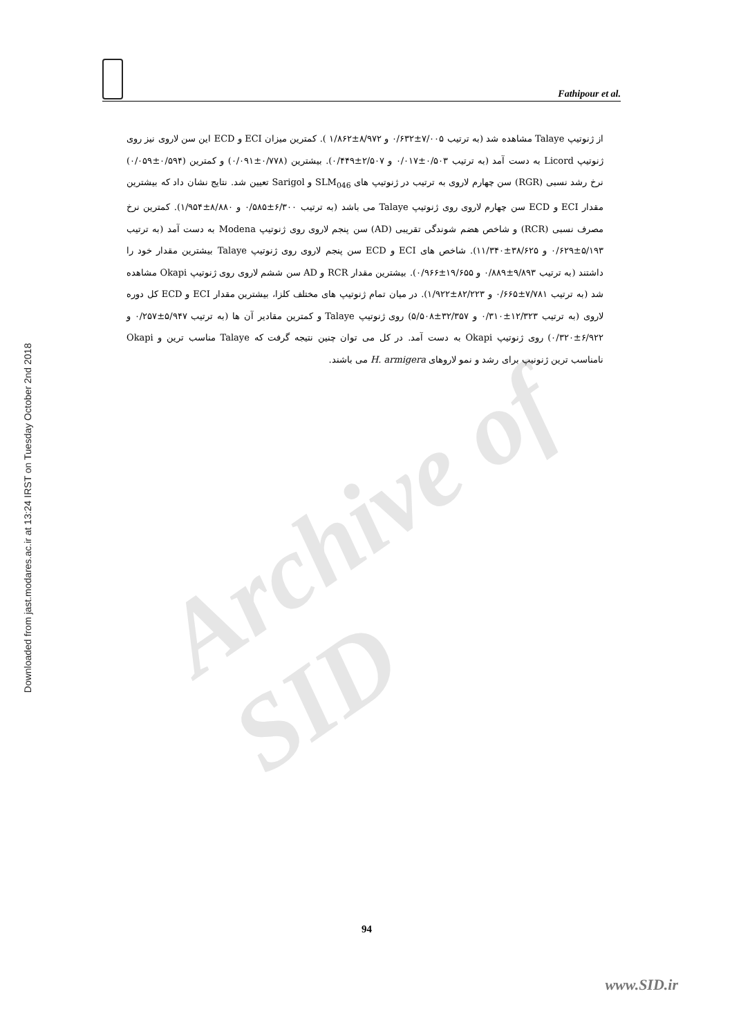Downloaded from jast.modares.ac.ir at 13:24 IRST on Tuesday October 2nd 2018
Fathipour et al.
Archive of SID
از ژنوتیپ Talaye مشاهده شد (به ترتیب ۷/۰۰۵±۰/۶۳۲ و ۸/۹۷۲±۱/۸۶۲ ). کمترین میزان ECI و ECD این سن لاروی نیز روی ژنوتیپ Licord به دست آمد (به ترتیب ۰/۵۰۳±۰/۰۱۷ و ۲/۵۰۷±۰/۴۴۹). بیشترین (۰/۷۷۸±۰/۰۹۱) و کمترین (۰/۵۹۴±۰/۰۵۹) نرخ رشد نسبی (RGR) سن چهارم لاروی به ترتیب در ژنوتیپ های SLM<sub>046</sub> و Sarigol تعیین شد. نتایج نشان داد که بیشترین مقدار ECI و ECD سن چهارم لاروی روی ژنوتیپ Talaye می باشد (به ترتیب ۶/۳۰۰±۰/۵۸۵ و ۸/۸۸۰±۱/۹۵۴). کمترین نرخ مصرف نسبی (RCR) و شاخص هضم شوندگی تقریبی (AD) سن پنجم لاروی روی ژنوتیپ Modena به دست آمد (به ترتیب ۵/۱۹۳±۰/۶۲۹ و ۳۸/۶۲۵±۱۱/۳۴۰). شاخص های ECI و ECD سن پنجم لاروی روی ژنوتیپ Talaye بیشترین مقدار خود را داشتند (به ترتیب ۹/۸۹۳±۰/۸۸۹ و ۱۹/۶۵۵±۰/۹۶۶). بیشترین مقدار RCR و AD سن ششم لاروی روی ژنوتیپ Okapi مشاهده شد (به ترتیب ۷/۷۸۱±۰/۶۶۵ و ۸۲/۲۲۳±۱/۹۲۲). در میان تمام ژنوتیپ های مختلف کلزا، بیشترین مقدار ECI و ECD کل دوره لاروی (به ترتیب ۱۲/۳۲۳±۰/۳۱۰ و ۳۲/۳۵۷±۵/۵۰۸) روی ژنوتیپ Talaye و کمترین مقادیر آن ها (به ترتیب ۵/۹۴۷±۰/۲۵۷ و ۶/۹۲۲±۰/۳۲۰) روی ژنوتیپ Okapi به دست آمد. در کل می توان چنین نتیجه گرفت که Talaye مناسب ترین و Okapi نامناسب ترین ژنونیپ برای رشد و نمو لاروهای H. armigera می باشند.
94
www.SID.ir